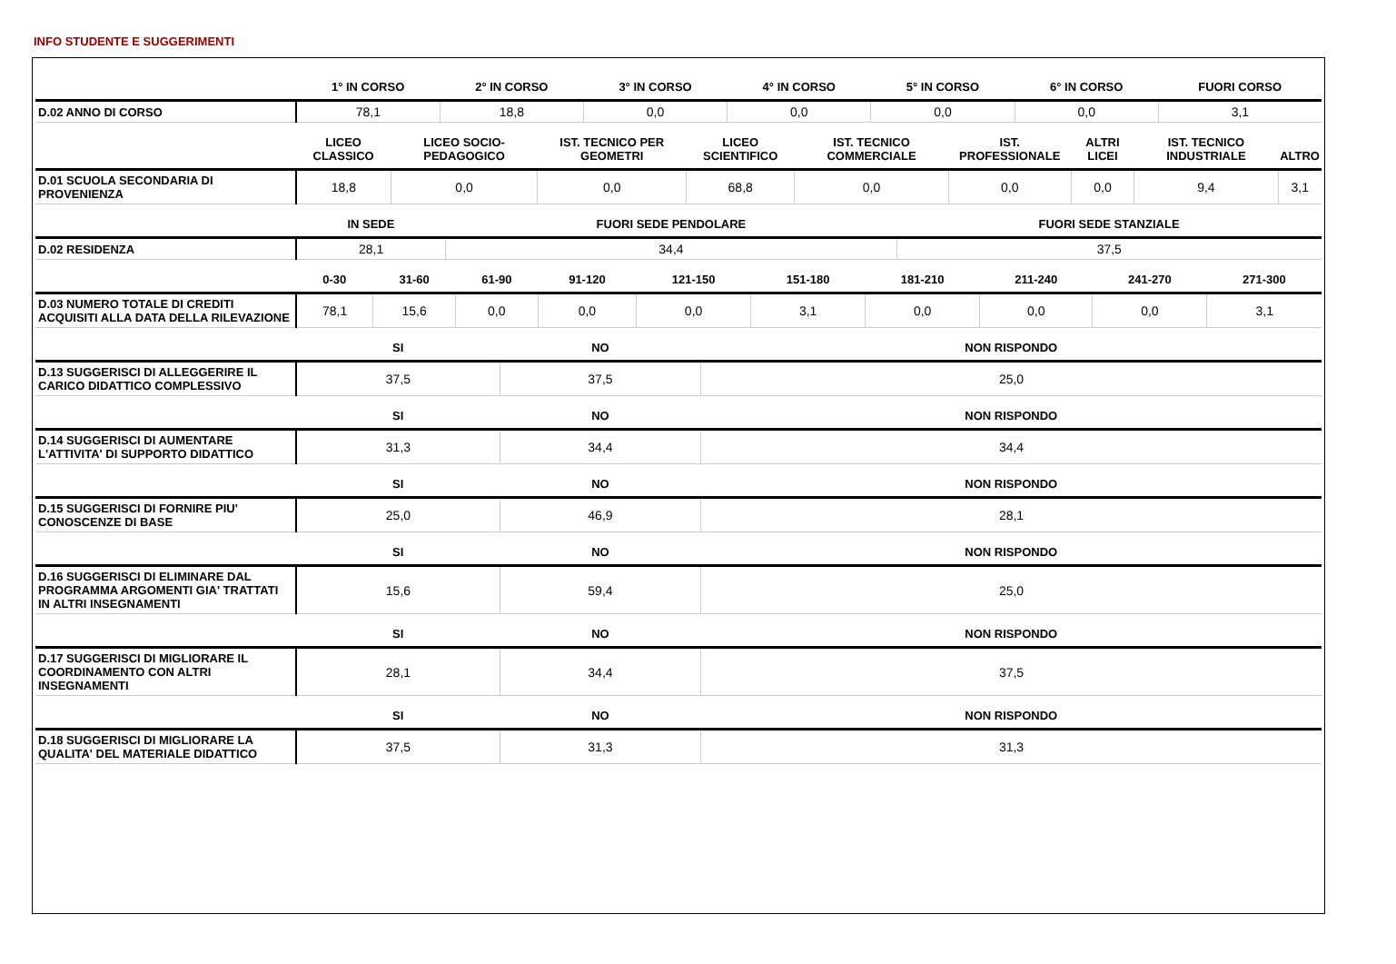INFO STUDENTE E SUGGERIMENTI
| | 1° IN CORSO | 2° IN CORSO | 3° IN CORSO | 4° IN CORSO | 5° IN CORSO | 6° IN CORSO | FUORI CORSO |
| --- | --- | --- | --- | --- | --- | --- | --- |
| D.02 ANNO DI CORSO | 78,1 | 18,8 | 0,0 | 0,0 | 0,0 | 0,0 | 3,1 |
| | LICEO CLASSICO | LICEO SOCIO-PEDAGOGICO | IST. TECNICO PER GEOMETRI | LICEO SCIENTIFICO | IST. TECNICO COMMERCIALE | IST. PROFESSIONALE | ALTRI LICEI | IST. TECNICO INDUSTRIALE | ALTRO |
| --- | --- | --- | --- | --- | --- | --- | --- | --- | --- |
| D.01 SCUOLA SECONDARIA DI PROVENIENZA | 18,8 | 0,0 | 0,0 | 68,8 | 0,0 | 0,0 | 0,0 | 9,4 | 3,1 |
| | IN SEDE | FUORI SEDE PENDOLARE | FUORI SEDE STANZIALE |
| --- | --- | --- | --- |
| D.02 RESIDENZA | 28,1 | 34,4 | 37,5 |
| | 0-30 | 31-60 | 61-90 | 91-120 | 121-150 | 151-180 | 181-210 | 211-240 | 241-270 | 271-300 |
| --- | --- | --- | --- | --- | --- | --- | --- | --- | --- | --- |
| D.03 NUMERO TOTALE DI CREDITI ACQUISITI ALLA DATA DELLA RILEVAZIONE | 78,1 | 15,6 | 0,0 | 0,0 | 0,0 | 3,1 | 0,0 | 0,0 | 0,0 | 3,1 |
| | SI | NO | NON RISPONDO |
| --- | --- | --- | --- |
| D.13 SUGGERISCI DI ALLEGGERIRE IL CARICO DIDATTICO COMPLESSIVO | 37,5 | 37,5 | 25,0 |
| | SI | NO | NON RISPONDO |
| --- | --- | --- | --- |
| D.14 SUGGERISCI DI AUMENTARE L'ATTIVITA' DI SUPPORTO DIDATTICO | 31,3 | 34,4 | 34,4 |
| | SI | NO | NON RISPONDO |
| --- | --- | --- | --- |
| D.15 SUGGERISCI DI FORNIRE PIU' CONOSCENZE DI BASE | 25,0 | 46,9 | 28,1 |
| | SI | NO | NON RISPONDO |
| --- | --- | --- | --- |
| D.16 SUGGERISCI DI ELIMINARE DAL PROGRAMMA ARGOMENTI GIA' TRATTATI IN ALTRI INSEGNAMENTI | 15,6 | 59,4 | 25,0 |
| | SI | NO | NON RISPONDO |
| --- | --- | --- | --- |
| D.17 SUGGERISCI DI MIGLIORARE IL COORDINAMENTO CON ALTRI INSEGNAMENTI | 28,1 | 34,4 | 37,5 |
| | SI | NO | NON RISPONDO |
| --- | --- | --- | --- |
| D.18 SUGGERISCI DI MIGLIORARE LA QUALITA' DEL MATERIALE DIDATTICO | 37,5 | 31,3 | 31,3 |